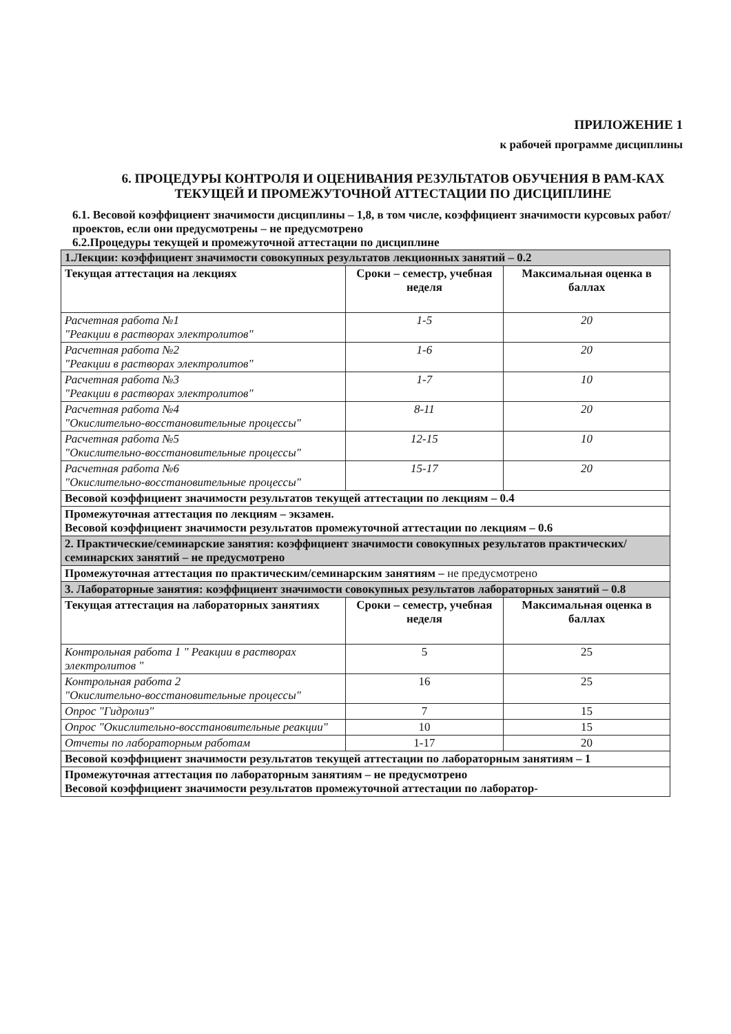ПРИЛОЖЕНИЕ 1
к рабочей программе дисциплины
6. ПРОЦЕДУРЫ КОНТРОЛЯ И ОЦЕНИВАНИЯ РЕЗУЛЬТАТОВ ОБУЧЕНИЯ В РАМ-КАХ ТЕКУЩЕЙ И ПРОМЕЖУТОЧНОЙ АТТЕСТАЦИИ ПО ДИСЦИПЛИНЕ
6.1. Весовой коэффициент значимости дисциплины – 1,8, в том числе, коэффициент значимости курсовых работ/проектов, если они предусмотрены – не предусмотрено
6.2.Процедуры текущей и промежуточной аттестации по дисциплине
| 1.Лекции: коэффициент значимости совокупных результатов лекционных занятий – 0.2 | | |
| Текущая аттестация на лекциях | Сроки – семестр, учебная неделя | Максимальная оценка в баллах |
| Расчетная работа №1 "Реакции в растворах электролитов" | 1-5 | 20 |
| Расчетная работа №2 "Реакции в растворах электролитов" | 1-6 | 20 |
| Расчетная работа №3 "Реакции в растворах электролитов" | 1-7 | 10 |
| Расчетная работа №4 "Окислительно-восстановительные процессы" | 8-11 | 20 |
| Расчетная работа №5 "Окислительно-восстановительные процессы" | 12-15 | 10 |
| Расчетная работа №6 "Окислительно-восстановительные процессы" | 15-17 | 20 |
| Весовой коэффициент значимости результатов текущей аттестации по лекциям – 0.4 | | |
| Промежуточная аттестация по лекциям – экзамен. Весовой коэффициент значимости результатов промежуточной аттестации по лекциям – 0.6 | | |
| 2. Практические/семинарские занятия: коэффициент значимости совокупных результатов практических/семинарских занятий – не предусмотрено | | |
| Промежуточная аттестация по практическим/семинарским занятиям – не предусмотрено | | |
| 3. Лабораторные занятия: коэффициент значимости совокупных результатов лабораторных занятий – 0.8 | | |
| Текущая аттестация на лабораторных занятиях | Сроки – семестр, учебная неделя | Максимальная оценка в баллах |
| Контрольная работа 1 " Реакции в растворах электролитов " | 5 | 25 |
| Контрольная работа 2 "Окислительно-восстановительные процессы" | 16 | 25 |
| Опрос "Гидролиз" | 7 | 15 |
| Опрос "Окислительно-восстановительные реакции" | 10 | 15 |
| Отчеты по лабораторным работам | 1-17 | 20 |
| Весовой коэффициент значимости результатов текущей аттестации по лабораторным занятиям – 1 | | |
| Промежуточная аттестация по лабораторным занятиям – не предусмотрено Весовой коэффициент значимости результатов промежуточной аттестации по лаборатор- | | |